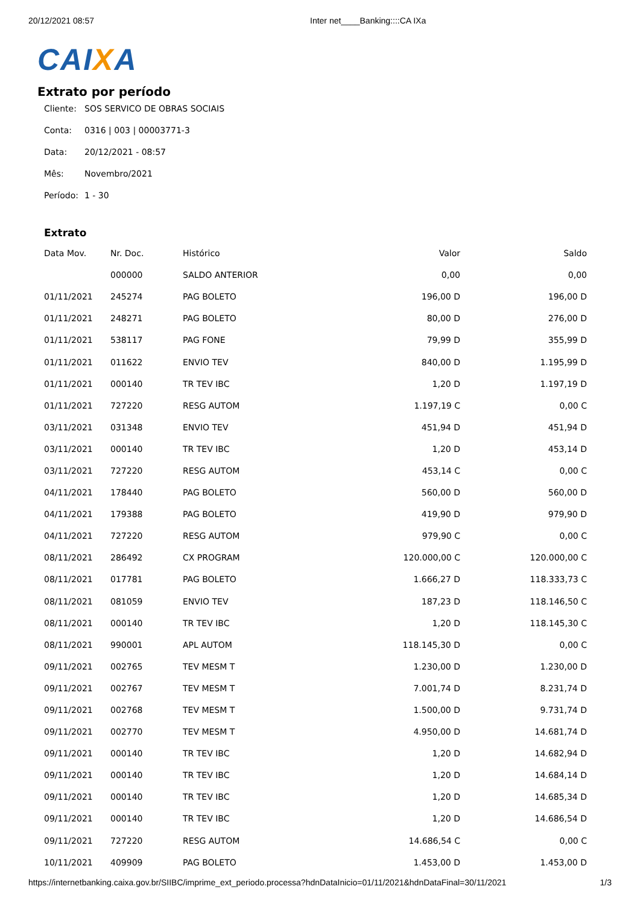20/12/2021 08:57 Inter net____Banking::::CA IXa
CAIXA
Extrato por período
Cliente: SOS SERVICO DE OBRAS SOCIAIS
Conta: 0316 | 003 | 00003771-3
Data: 20/12/2021 - 08:57
Mês: Novembro/2021
Período: 1 - 30
Extrato
| Data Mov. | Nr. Doc. | Histórico | Valor | Saldo |
| --- | --- | --- | --- | --- |
| | 000000 | SALDO ANTERIOR | 0,00 | 0,00 |
| 01/11/2021 | 245274 | PAG BOLETO | 196,00 D | 196,00 D |
| 01/11/2021 | 248271 | PAG BOLETO | 80,00 D | 276,00 D |
| 01/11/2021 | 538117 | PAG FONE | 79,99 D | 355,99 D |
| 01/11/2021 | 011622 | ENVIO TEV | 840,00 D | 1.195,99 D |
| 01/11/2021 | 000140 | TR TEV IBC | 1,20 D | 1.197,19 D |
| 01/11/2021 | 727220 | RESG AUTOM | 1.197,19 C | 0,00 C |
| 03/11/2021 | 031348 | ENVIO TEV | 451,94 D | 451,94 D |
| 03/11/2021 | 000140 | TR TEV IBC | 1,20 D | 453,14 D |
| 03/11/2021 | 727220 | RESG AUTOM | 453,14 C | 0,00 C |
| 04/11/2021 | 178440 | PAG BOLETO | 560,00 D | 560,00 D |
| 04/11/2021 | 179388 | PAG BOLETO | 419,90 D | 979,90 D |
| 04/11/2021 | 727220 | RESG AUTOM | 979,90 C | 0,00 C |
| 08/11/2021 | 286492 | CX PROGRAM | 120.000,00 C | 120.000,00 C |
| 08/11/2021 | 017781 | PAG BOLETO | 1.666,27 D | 118.333,73 C |
| 08/11/2021 | 081059 | ENVIO TEV | 187,23 D | 118.146,50 C |
| 08/11/2021 | 000140 | TR TEV IBC | 1,20 D | 118.145,30 C |
| 08/11/2021 | 990001 | APL AUTOM | 118.145,30 D | 0,00 C |
| 09/11/2021 | 002765 | TEV MESM T | 1.230,00 D | 1.230,00 D |
| 09/11/2021 | 002767 | TEV MESM T | 7.001,74 D | 8.231,74 D |
| 09/11/2021 | 002768 | TEV MESM T | 1.500,00 D | 9.731,74 D |
| 09/11/2021 | 002770 | TEV MESM T | 4.950,00 D | 14.681,74 D |
| 09/11/2021 | 000140 | TR TEV IBC | 1,20 D | 14.682,94 D |
| 09/11/2021 | 000140 | TR TEV IBC | 1,20 D | 14.684,14 D |
| 09/11/2021 | 000140 | TR TEV IBC | 1,20 D | 14.685,34 D |
| 09/11/2021 | 000140 | TR TEV IBC | 1,20 D | 14.686,54 D |
| 09/11/2021 | 727220 | RESG AUTOM | 14.686,54 C | 0,00 C |
| 10/11/2021 | 409909 | PAG BOLETO | 1.453,00 D | 1.453,00 D |
https://internetbanking.caixa.gov.br/SIIBC/imprime_ext_periodo.processa?hdnDataInicio=01/11/2021&hdnDataFinal=30/11/2021 1/3